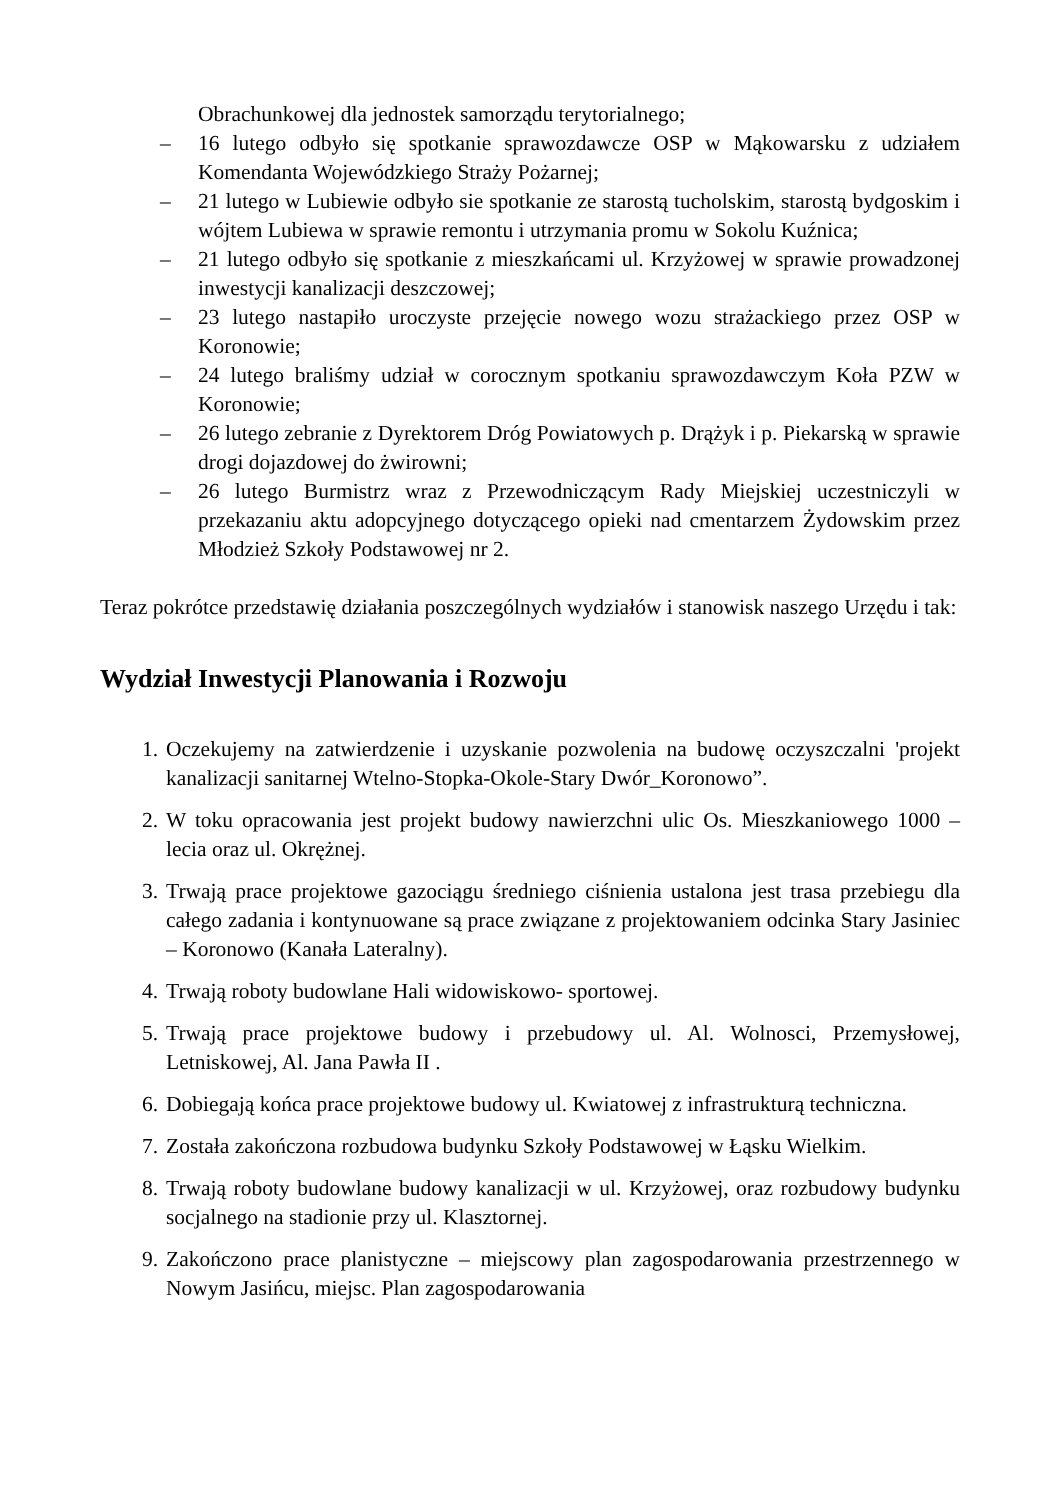Obrachunkowej dla jednostek samorządu terytorialnego;
– 16 lutego odbyło się spotkanie sprawozdawcze OSP w Mąkowarsku z udziałem Komendanta Wojewódzkiego Straży Pożarnej;
– 21 lutego w Lubiewie odbyło sie spotkanie ze starostą tucholskim, starostą bydgoskim i wójtem Lubiewa w sprawie remontu i utrzymania promu w Sokolu Kuźnica;
– 21 lutego odbyło się spotkanie z mieszkańcami ul. Krzyżowej w sprawie prowadzonej inwestycji kanalizacji deszczowej;
– 23 lutego nastapiło uroczyste przejęcie nowego wozu strażackiego przez OSP w Koronowie;
– 24 lutego braliśmy udział w corocznym spotkaniu sprawozdawczym Koła PZW w Koronowie;
– 26 lutego zebranie z Dyrektorem Dróg Powiatowych p. Drążyk i p. Piekarską w sprawie drogi dojazdowej do żwirowni;
– 26 lutego Burmistrz wraz z Przewodniczącym Rady Miejskiej uczestniczyli w przekazaniu aktu adopcyjnego dotyczącego opieki nad cmentarzem Żydowskim przez Młodzież Szkoły Podstawowej nr 2.
Teraz pokrótce przedstawię działania poszczególnych wydziałów i stanowisk naszego Urzędu i tak:
Wydział Inwestycji Planowania i Rozwoju
1. Oczekujemy na zatwierdzenie i uzyskanie pozwolenia na budowę oczyszczalni 'projekt kanalizacji sanitarnej Wtelno-Stopka-Okole-Stary Dwór_Koronowo”.
2. W toku opracowania jest projekt budowy nawierzchni ulic Os. Mieszkaniowego 1000 – lecia oraz ul. Okrężnej.
3. Trwają prace projektowe gazociągu średniego ciśnienia ustalona jest trasa przebiegu dla całego zadania i kontynuowane są prace związane z projektowaniem odcinka Stary Jasiniec – Koronowo (Kanała Lateralny).
4. Trwają roboty budowlane Hali widowiskowo- sportowej.
5. Trwają prace projektowe budowy i przebudowy ul. Al. Wolnosci, Przemysłowej, Letniskowej, Al. Jana Pawła II .
6. Dobiegają końca prace projektowe budowy ul. Kwiatowej z infrastrukturą techniczna.
7. Została zakończona rozbudowa budynku Szkoły Podstawowej w Łąsku Wielkim.
8. Trwają roboty budowlane budowy kanalizacji w ul. Krzyżowej, oraz rozbudowy budynku socjalnego na stadionie przy ul. Klasztornej.
9. Zakończono prace planistyczne – miejscowy plan zagospodarowania przestrzennego w Nowym Jasińcu, miejsc. Plan zagospodarowania